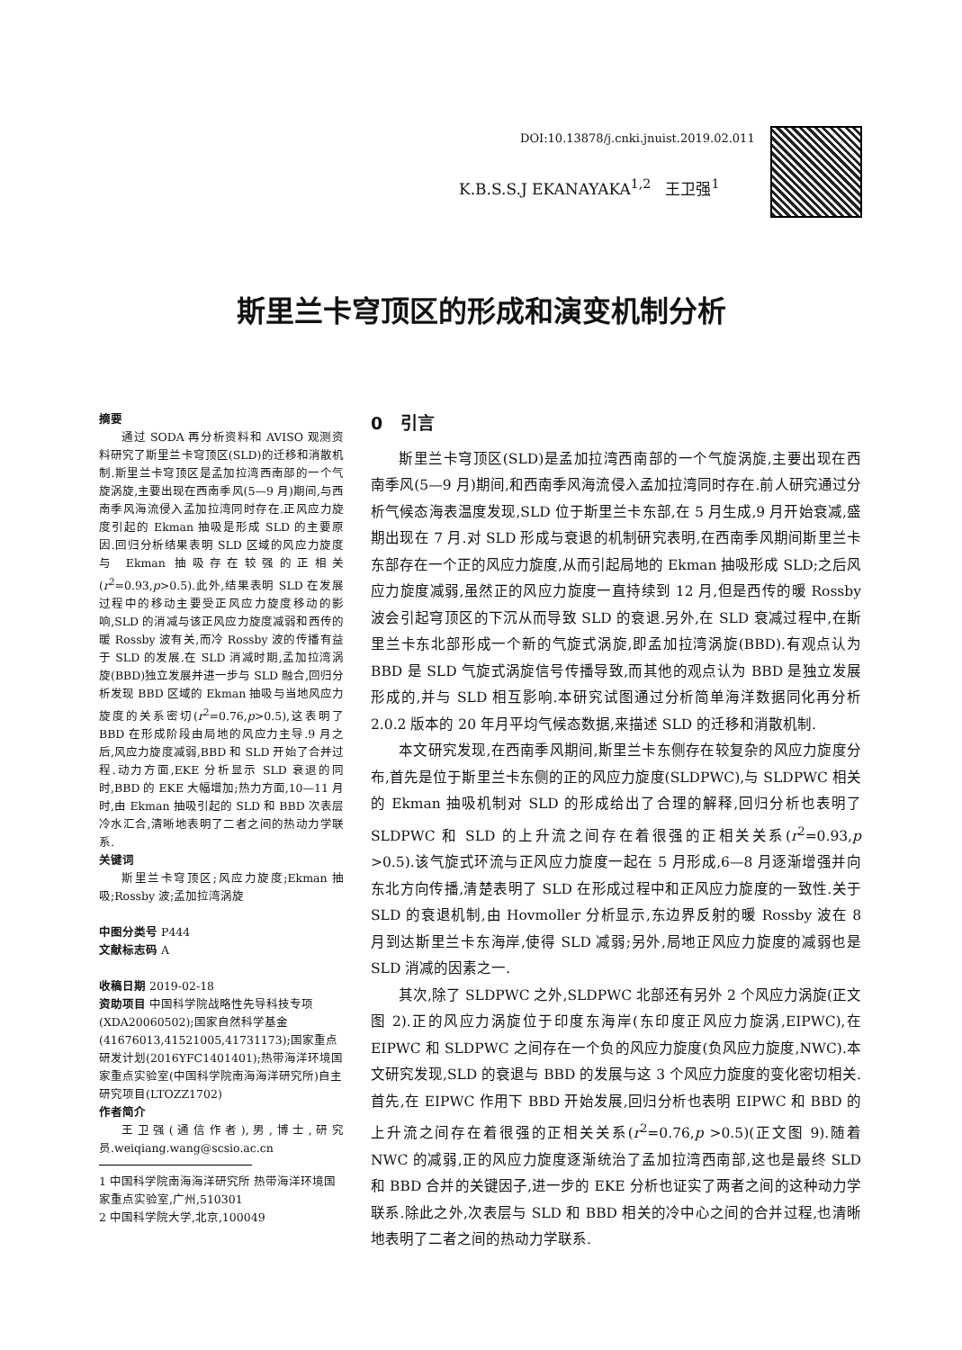DOI:10.13878/j.cnki.jnuist.2019.02.011
K.B.S.S.J EKANAYAKA<sup>1,2</sup> 王卫强<sup>1</sup>
斯里兰卡穹顶区的形成和演变机制分析
摘要
通过 SODA 再分析资料和 AVISO 观测资料研究了斯里兰卡穹顶区(SLD)的迁移和消散机制.斯里兰卡穹顶区是孟加拉湾西南部的一个气旋涡旋,主要出现在西南季风(5—9 月)期间,与西南季风海流侵入孟加拉湾同时存在.正风应力旋度引起的 Ekman 抽吸是形成 SLD 的主要原因.回归分析结果表明 SLD 区域的风应力旋度与 Ekman 抽吸存在较强的正相关(r<sup>2</sup>=0.93,p>0.5).此外,结果表明 SLD 在发展过程中的移动主要受正风应力旋度移动的影响,SLD 的消减与该正风应力旋度减弱和西传的暖 Rossby 波有关,而冷 Rossby 波的传播有益于 SLD 的发展.在 SLD 消减时期,孟加拉湾涡旋(BBD)独立发展并进一步与 SLD 融合,回归分析发现 BBD 区域的 Ekman 抽吸与当地风应力旋度的关系密切(r<sup>2</sup>=0.76,p>0.5),这表明了 BBD 在形成阶段由局地的风应力主导.9 月之后,风应力旋度减弱,BBD 和 SLD 开始了合并过程.动力方面,EKE 分析显示 SLD 衰退的同时,BBD 的 EKE 大幅增加;热力方面,10—11 月时,由 Ekman 抽吸引起的 SLD 和 BBD 次表层冷水汇合,清晰地表明了二者之间的热动力学联系.
关键词
斯里兰卡穹顶区;风应力旋度;Ekman 抽吸;Rossby 波;孟加拉湾涡旋
中图分类号 P444
文献标志码 A
收稿日期 2019-02-18
资助项目 中国科学院战略性先导科技专项(XDA20060502);国家自然科学基金(41676013,41521005,41731173);国家重点研发计划(2016YFC1401401);热带海洋环境国家重点实验室(中国科学院南海海洋研究所)自主研究项目(LTOZZ1702)
作者简介
王卫强(通信作者),男,博士,研究员.weiqiang.wang@scsio.ac.cn
1 中国科学院南海海洋研究所 热带海洋环境国家重点实验室,广州,510301
2 中国科学院大学,北京,100049
0 引言
斯里兰卡穹顶区(SLD)是孟加拉湾西南部的一个气旋涡旋,主要出现在西南季风(5—9 月)期间,和西南季风海流侵入孟加拉湾同时存在.前人研究通过分析气候态海表温度发现,SLD 位于斯里兰卡东部,在 5 月生成,9 月开始衰减,盛期出现在 7 月.对 SLD 形成与衰退的机制研究表明,在西南季风期间斯里兰卡东部存在一个正的风应力旋度,从而引起局地的 Ekman 抽吸形成 SLD;之后风应力旋度减弱,虽然正的风应力旋度一直持续到 12 月,但是西传的暖 Rossby 波会引起穹顶区的下沉从而导致 SLD 的衰退.另外,在 SLD 衰减过程中,在斯里兰卡东北部形成一个新的气旋式涡旋,即孟加拉湾涡旋(BBD).有观点认为 BBD 是 SLD 气旋式涡旋信号传播导致,而其他的观点认为 BBD 是独立发展形成的,并与 SLD 相互影响.本研究试图通过分析简单海洋数据同化再分析 2.0.2 版本的 20 年月平均气候态数据,来描述 SLD 的迁移和消散机制.
本文研究发现,在西南季风期间,斯里兰卡东侧存在较复杂的风应力旋度分布,首先是位于斯里兰卡东侧的正的风应力旋度(SLDPWC),与 SLDPWC 相关的 Ekman 抽吸机制对 SLD 的形成给出了合理的解释,回归分析也表明了 SLDPWC 和 SLD 的上升流之间存在着很强的正相关关系(r<sup>2</sup>=0.93,p >0.5).该气旋式环流与正风应力旋度一起在 5 月形成,6—8 月逐渐增强并向东北方向传播,清楚表明了 SLD 在形成过程中和正风应力旋度的一致性.关于 SLD 的衰退机制,由 Hovmoller 分析显示,东边界反射的暖 Rossby 波在 8 月到达斯里兰卡东海岸,使得 SLD 减弱;另外,局地正风应力旋度的减弱也是 SLD 消减的因素之一.
其次,除了 SLDPWC 之外,SLDPWC 北部还有另外 2 个风应力涡旋(正文图 2).正的风应力涡旋位于印度东海岸(东印度正风应力旋涡,EIPWC),在 EIPWC 和 SLDPWC 之间存在一个负的风应力旋度(负风应力旋度,NWC).本文研究发现,SLD 的衰退与 BBD 的发展与这 3 个风应力旋度的变化密切相关.首先,在 EIPWC 作用下 BBD 开始发展,回归分析也表明 EIPWC 和 BBD 的上升流之间存在着很强的正相关关系(r<sup>2</sup>=0.76,p >0.5)(正文图 9).随着 NWC 的减弱,正的风应力旋度逐渐统治了孟加拉湾西南部,这也是最终 SLD 和 BBD 合并的关键因子,进一步的 EKE 分析也证实了两者之间的这种动力学联系.除此之外,次表层与 SLD 和 BBD 相关的冷中心之间的合并过程,也清晰地表明了二者之间的热动力学联系.